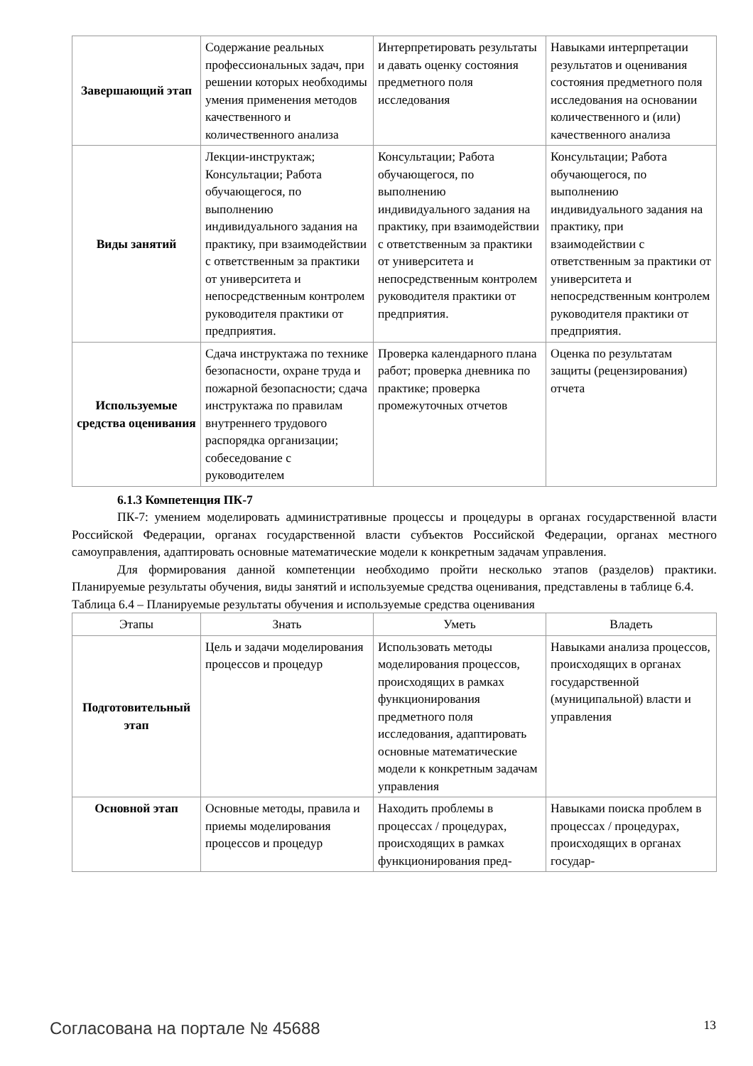| Завершающий этап | Содержание реальных профессиональных задач, при решении которых необходимы умения применения методов качественного и количественного анализа | Интерпретировать результаты и давать оценку состояния предметного поля исследования | Навыками интерпретации результатов и оценивания состояния предметного поля исследования на основании количественного и (или) качественного анализа |
| Виды занятий | Лекции-инструктаж; Консультации; Работа обучающегося, по выполнению индивидуального задания на практику, при взаимодействии с ответственным за практики от университета и непосредственным контролем руководителя практики от предприятия. | Консультации; Работа обучающегося, по выполнению индивидуального задания на практику, при взаимодействии с ответственным за практики от университета и непосредственным контролем руководителя практики от предприятия. | Консультации; Работа обучающегося, по выполнению индивидуального задания на практику, при взаимодействии с ответственным за практики от университета и непосредственным контролем руководителя практики от предприятия. |
| Используемые средства оценивания | Сдача инструктажа по технике безопасности, охране труда и пожарной безопасности; сдача инструктажа по правилам внутреннего трудового распорядка организации; собеседование с руководителем | Проверка календарного плана работ; проверка дневника по практике; проверка промежуточных отчетов | Оценка по результатам защиты (рецензирования) отчета |
6.1.3 Компетенция ПК-7
ПК-7: умением моделировать административные процессы и процедуры в органах государственной власти Российской Федерации, органах государственной власти субъектов Российской Федерации, органах местного самоуправления, адаптировать основные математические модели к конкретным задачам управления.
Для формирования данной компетенции необходимо пройти несколько этапов (разделов) практики. Планируемые результаты обучения, виды занятий и используемые средства оценивания, представлены в таблице 6.4.
Таблица 6.4 – Планируемые результаты обучения и используемые средства оценивания
| Этапы | Знать | Уметь | Владеть |
| --- | --- | --- | --- |
| Подготовительный этап | Цель и задачи моделирования процессов и процедур | Использовать методы моделирования процессов, происходящих в рамках функционирования предметного поля исследования, адаптировать основные математические модели к конкретным задачам управления | Навыками анализа процессов, происходящих в органах государственной (муниципальной) власти и управления |
| Основной этап | Основные методы, правила и приемы моделирования процессов и процедур | Находить проблемы в процессах / процедурах, происходящих в рамках функционирования пред- | Навыками поиска проблем в процессах / процедурах, происходящих в органах государ- |
Согласована на портале № 45688 13